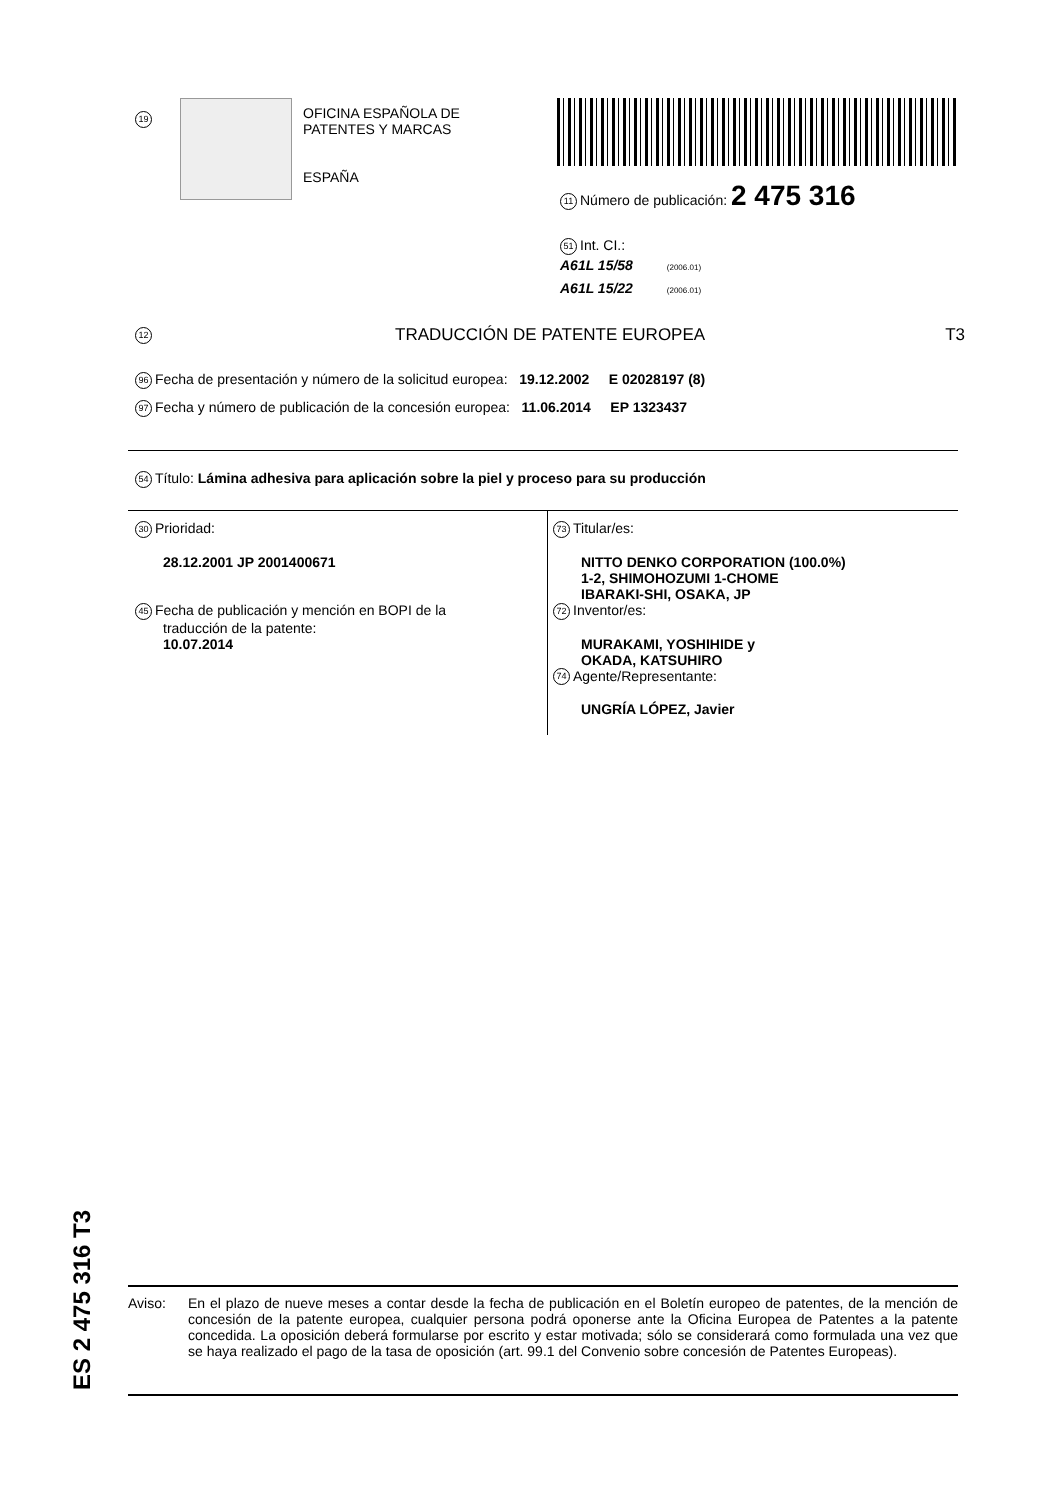19
OFICINA ESPAÑOLA DE
PATENTES Y MARCAS
ESPAÑA
11 Número de publicación: 2 475 316
51 Int. CI.:
A61L 15/58 (2006.01)
A61L 15/22 (2006.01)
12 TRADUCCIÓN DE PATENTE EUROPEA T3
96 Fecha de presentación y número de la solicitud europea: 19.12.2002 E 02028197 (8)
97 Fecha y número de publicación de la concesión europea: 11.06.2014 EP 1323437
54 Título: Lámina adhesiva para aplicación sobre la piel y proceso para su producción
30 Prioridad:
28.12.2001 JP 2001400671
45 Fecha de publicación y mención en BOPI de la
traducción de la patente:
10.07.2014
73 Titular/es:
NITTO DENKO CORPORATION (100.0%)
1-2, SHIMOHOZUMI 1-CHOME
IBARAKI-SHI, OSAKA, JP
72 Inventor/es:
MURAKAMI, YOSHIHIDE y
OKADA, KATSUHIRO
74 Agente/Representante:
UNGRÍA LÓPEZ, Javier
ES 2 475 316 T3
Aviso: En el plazo de nueve meses a contar desde la fecha de publicación en el Boletín europeo de patentes, de la mención de concesión de la patente europea, cualquier persona podrá oponerse ante la Oficina Europea de Patentes a la patente concedida. La oposición deberá formularse por escrito y estar motivada; sólo se considerará como formulada una vez que se haya realizado el pago de la tasa de oposición (art. 99.1 del Convenio sobre concesión de Patentes Europeas).